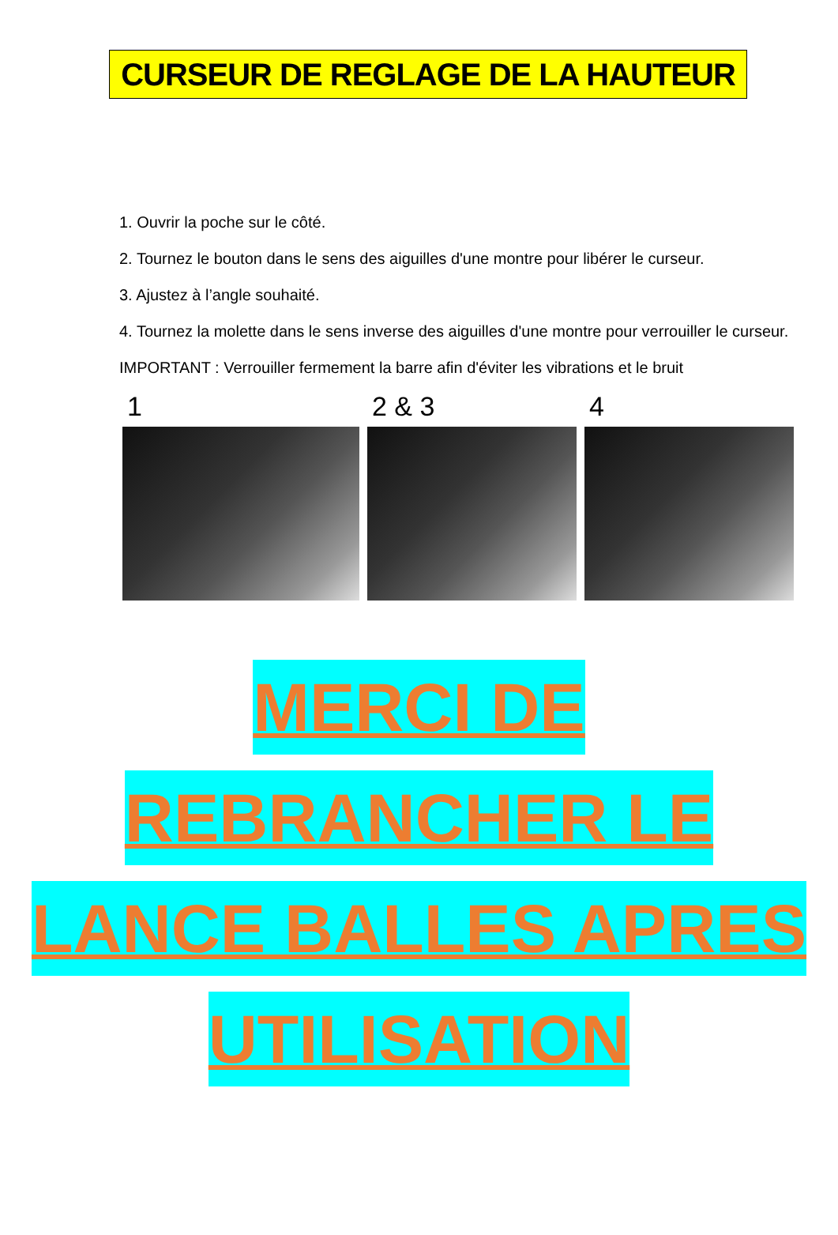CURSEUR DE REGLAGE DE LA HAUTEUR
1. Ouvrir la poche sur le côté.
2. Tournez le bouton dans le sens des aiguilles d'une montre pour libérer le curseur.
3. Ajustez à l’angle souhaité.
4. Tournez la molette dans le sens inverse des aiguilles d'une montre pour verrouiller le curseur.
IMPORTANT : Verrouiller fermement la barre afin d'éviter les vibrations et le bruit
1 2 & 3 4
MERCI DE
REBRANCHER LE
LANCE BALLES APRES
UTILISATION